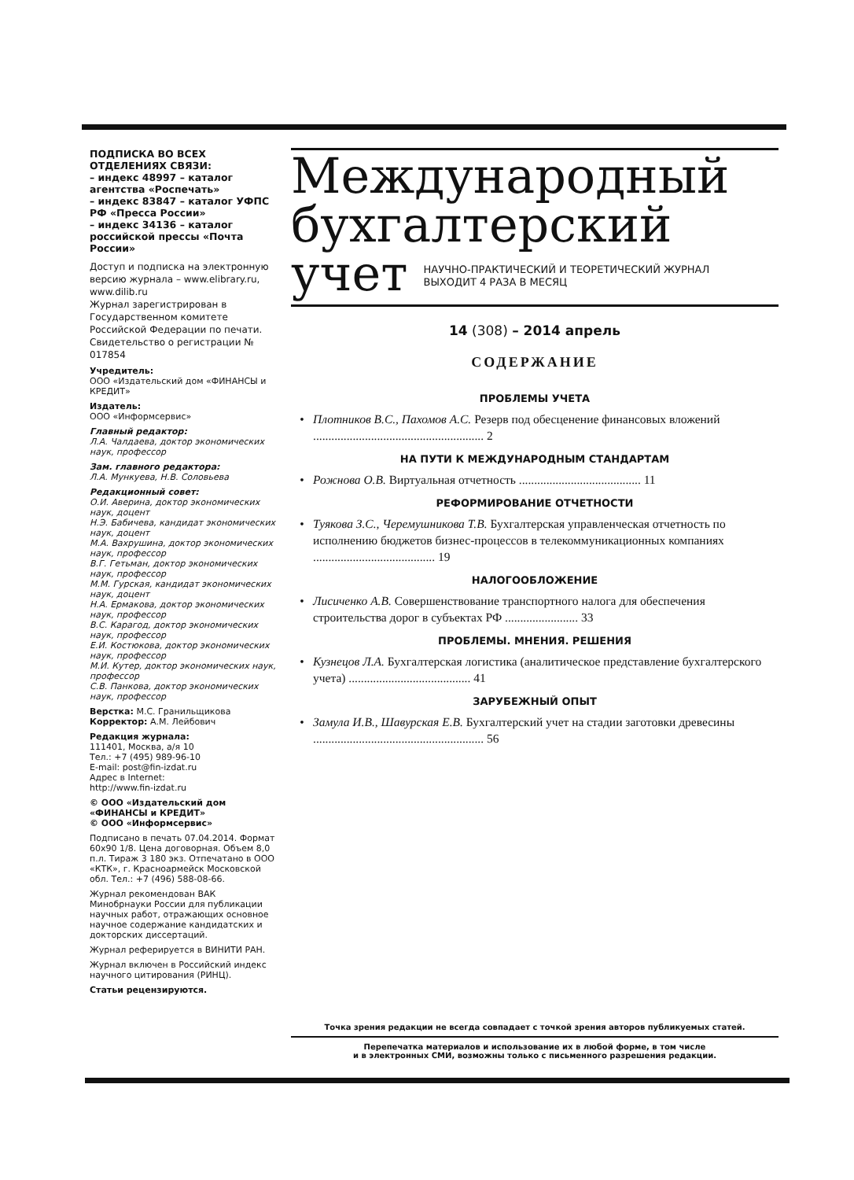ПОДПИСКА ВО ВСЕХ ОТДЕЛЕНИЯХ СВЯЗИ:
– индекс 48997 – каталог агентства «Роспечать»
– индекс 83847 – каталог УФПС РФ «Пресса России»
– индекс 34136 – каталог российской прессы «Почта России»
Доступ и подписка на электронную версию журнала – www.elibrary.ru, www.dilib.ru
Журнал зарегистрирован в Государственном комитете Российской Федерации по печати. Свидетельство о регистрации № 017854
Учредитель:
ООО «Издательский дом «ФИНАНСЫ и КРЕДИТ»
Издатель:
ООО «Информсервис»
Главный редактор:
Л.А. Чалдаева, доктор экономических наук, профессор
Зам. главного редактора:
Л.А. Мункуева, Н.В. Соловьева
Редакционный совет:
О.И. Аверина, доктор экономических наук, доцент
Н.Э. Бабичева, кандидат экономических наук, доцент
М.А. Вахрушина, доктор экономических наук, профессор
В.Г. Гетьман, доктор экономических наук, профессор
М.М. Гурская, кандидат экономических наук, доцент
Н.А. Ермакова, доктор экономических наук, профессор
В.С. Карагод, доктор экономических наук, профессор
Е.И. Костюкова, доктор экономических наук, профессор
М.И. Кутер, доктор экономических наук, профессор
С.В. Панкова, доктор экономических наук, профессор
Верстка: М.С. Гранильщикова
Корректор: А.М. Лейбович
Редакция журнала:
111401, Москва, а/я 10
Тел.: +7 (495) 989-96-10
E-mail: post@fin-izdat.ru
Адрес в Internet:
http://www.fin-izdat.ru
© ООО «Издательский дом «ФИНАНСЫ и КРЕДИТ»
© ООО «Информсервис»
Подписано в печать 07.04.2014. Формат 60x90 1/8. Цена договорная. Объем 8,0 п.л. Тираж 3 180 экз. Отпечатано в ООО «КТК», г. Красноармейск Московской обл. Тел.: +7 (496) 588-08-66.
Журнал рекомендован ВАК Минобрнауки России для публикации научных работ, отражающих основное научное содержание кандидатских и докторских диссертаций.
Журнал реферируется в ВИНИТИ РАН.
Журнал включен в Российский индекс научного цитирования (РИНЦ).
Статьи рецензируются.
Международный
бухгалтерский
учет НАУЧНО-ПРАКТИЧЕСКИЙ И ТЕОРЕТИЧЕСКИЙ ЖУРНАЛ
ВЫХОДИТ 4 РАЗА В МЕСЯЦ
14 (308) – 2014 апрель
СОДЕРЖАНИЕ
ПРОБЛЕМЫ УЧЕТА
• Плотников В.С., Пахомов А.С. Резерв под обесценение финансовых вложений ........................................................ 2
НА ПУТИ К МЕЖДУНАРОДНЫМ СТАНДАРТАМ
• Рожнова О.В. Виртуальная отчетность ........................................ 11
РЕФОРМИРОВАНИЕ ОТЧЕТНОСТИ
• Туякова З.С., Черемушникова Т.В. Бухгалтерская управленческая отчетность по исполнению бюджетов бизнес-процессов в телекоммуникационных компаниях ........................................ 19
НАЛОГООБЛОЖЕНИЕ
• Лисиченко А.В. Совершенствование транспортного налога для обеспечения строительства дорог в субъектах РФ ........................ 33
ПРОБЛЕМЫ. МНЕНИЯ. РЕШЕНИЯ
• Кузнецов Л.А. Бухгалтерская логистика (аналитическое представление бухгалтерского учета) ........................................ 41
ЗАРУБЕЖНЫЙ ОПЫТ
• Замула И.В., Шавурская Е.В. Бухгалтерский учет на стадии заготовки древесины ........................................................ 56
Точка зрения редакции не всегда совпадает с точкой зрения авторов публикуемых статей.
Перепечатка материалов и использование их в любой форме, в том числе
и в электронных СМИ, возможны только с письменного разрешения редакции.